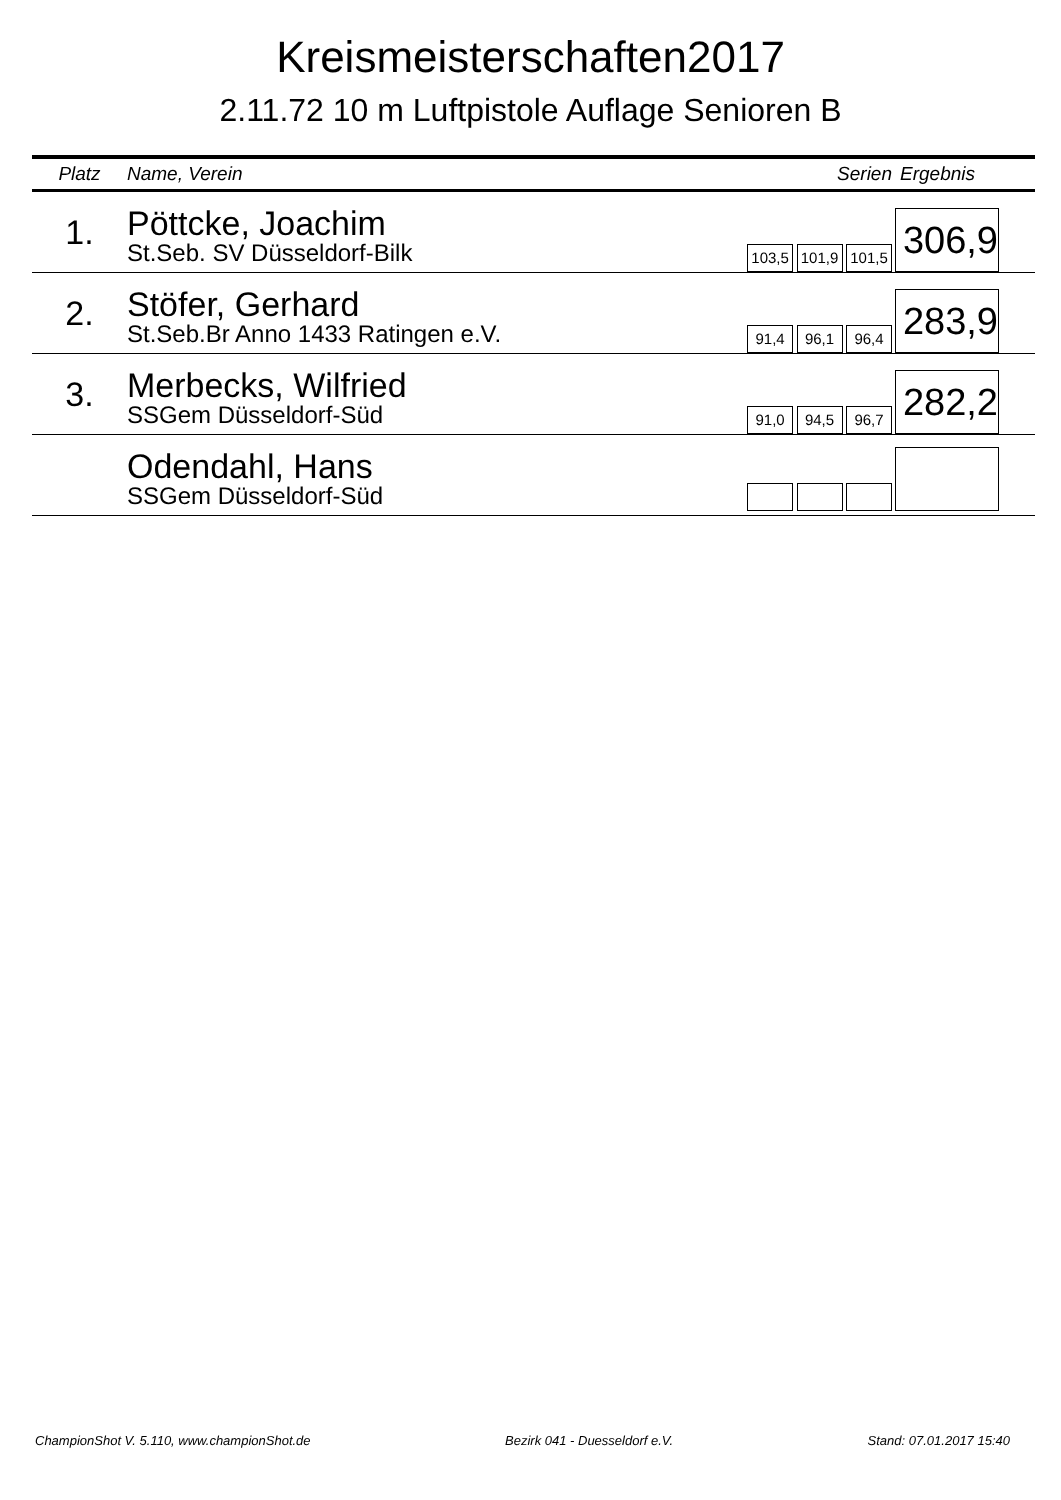Kreismeisterschaften2017
2.11.72 10 m Luftpistole Auflage Senioren B
| Platz | Name, Verein | Serien | Ergebnis |
| --- | --- | --- | --- |
| 1. | Pöttcke, Joachim St.Seb. SV Düsseldorf-Bilk | 103,5 101,9 101,5 | 306,9 |
| 2. | Stöfer, Gerhard St.Seb.Br Anno 1433 Ratingen e.V. | 91,4 96,1 96,4 | 283,9 |
| 3. | Merbecks, Wilfried SSGem Düsseldorf-Süd | 91,0 94,5 96,7 | 282,2 |
| | Odendahl, Hans SSGem Düsseldorf-Süd | | |
ChampionShot V. 5.110, www.championShot.de Bezirk 041 - Duesseldorf e.V. Stand: 07.01.2017 15:40